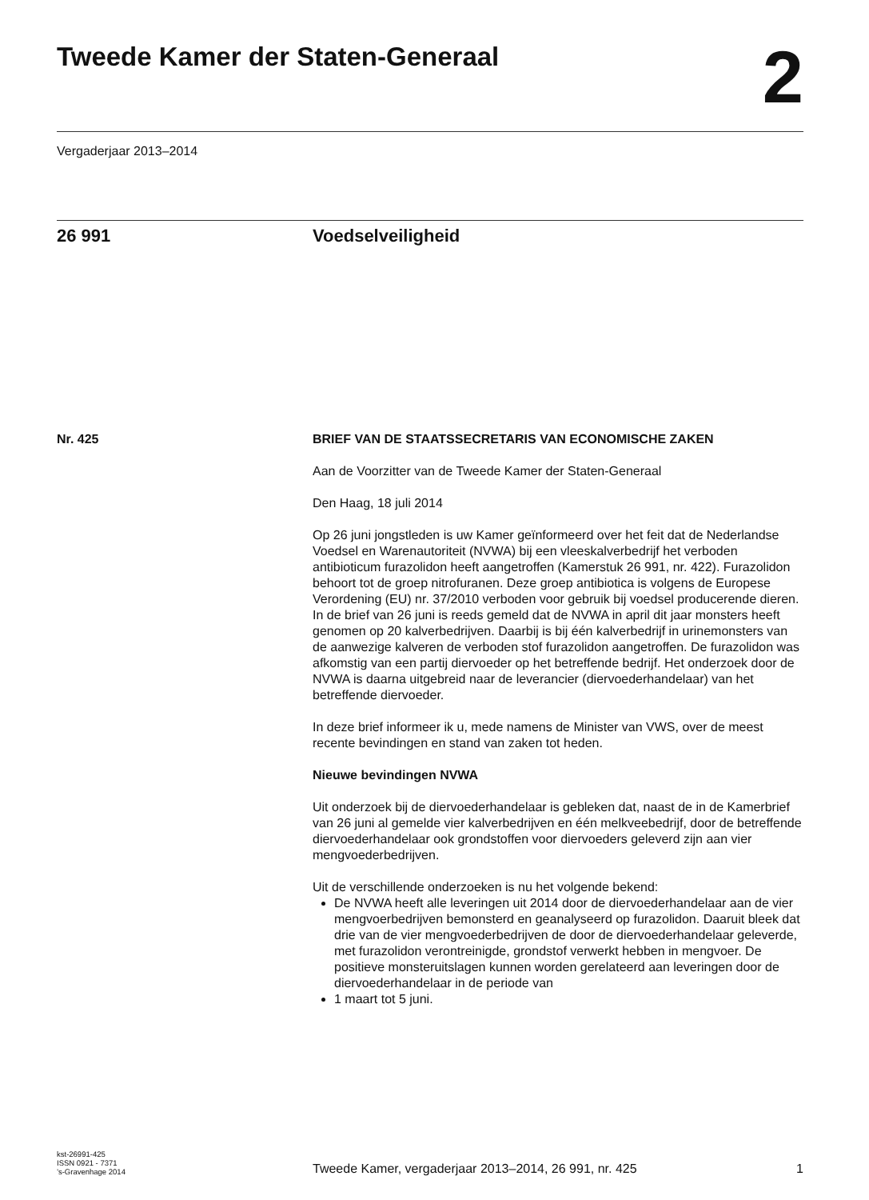Tweede Kamer der Staten-Generaal
2
Vergaderjaar 2013–2014
26 991 Voedselveiligheid
Nr. 425 BRIEF VAN DE STAATSSECRETARIS VAN ECONOMISCHE ZAKEN
Aan de Voorzitter van de Tweede Kamer der Staten-Generaal
Den Haag, 18 juli 2014
Op 26 juni jongstleden is uw Kamer geïnformeerd over het feit dat de Nederlandse Voedsel en Warenautoriteit (NVWA) bij een vleeskalverbedrijf het verboden antibioticum furazolidon heeft aangetroffen (Kamerstuk 26 991, nr. 422). Furazolidon behoort tot de groep nitrofuranen. Deze groep antibiotica is volgens de Europese Verordening (EU) nr. 37/2010 verboden voor gebruik bij voedsel producerende dieren.
In de brief van 26 juni is reeds gemeld dat de NVWA in april dit jaar monsters heeft genomen op 20 kalverbedrijven. Daarbij is bij één kalverbedrijf in urinemonsters van de aanwezige kalveren de verboden stof furazolidon aangetroffen. De furazolidon was afkomstig van een partij diervoeder op het betreffende bedrijf. Het onderzoek door de NVWA is daarna uitgebreid naar de leverancier (diervoederhandelaar) van het betreffende diervoeder.
In deze brief informeer ik u, mede namens de Minister van VWS, over de meest recente bevindingen en stand van zaken tot heden.
Nieuwe bevindingen NVWA
Uit onderzoek bij de diervoederhandelaar is gebleken dat, naast de in de Kamerbrief van 26 juni al gemelde vier kalverbedrijven en één melkveebedrijf, door de betreffende diervoederhandelaar ook grondstoffen voor diervoeders geleverd zijn aan vier mengvoederbedrijven.
Uit de verschillende onderzoeken is nu het volgende bekend:
De NVWA heeft alle leveringen uit 2014 door de diervoederhandelaar aan de vier mengvoerbedrijven bemonsterd en geanalyseerd op furazolidon. Daaruit bleek dat drie van de vier mengvoederbedrijven de door de diervoederhandelaar geleverde, met furazolidon verontreinigde, grondstof verwerkt hebben in mengvoer. De positieve monsteruitslagen kunnen worden gerelateerd aan leveringen door de diervoederhandelaar in de periode van
1 maart tot 5 juni.
kst-26991-425
ISSN 0921 - 7371
’s-Gravenhage 2014
Tweede Kamer, vergaderjaar 2013–2014, 26 991, nr. 425
1